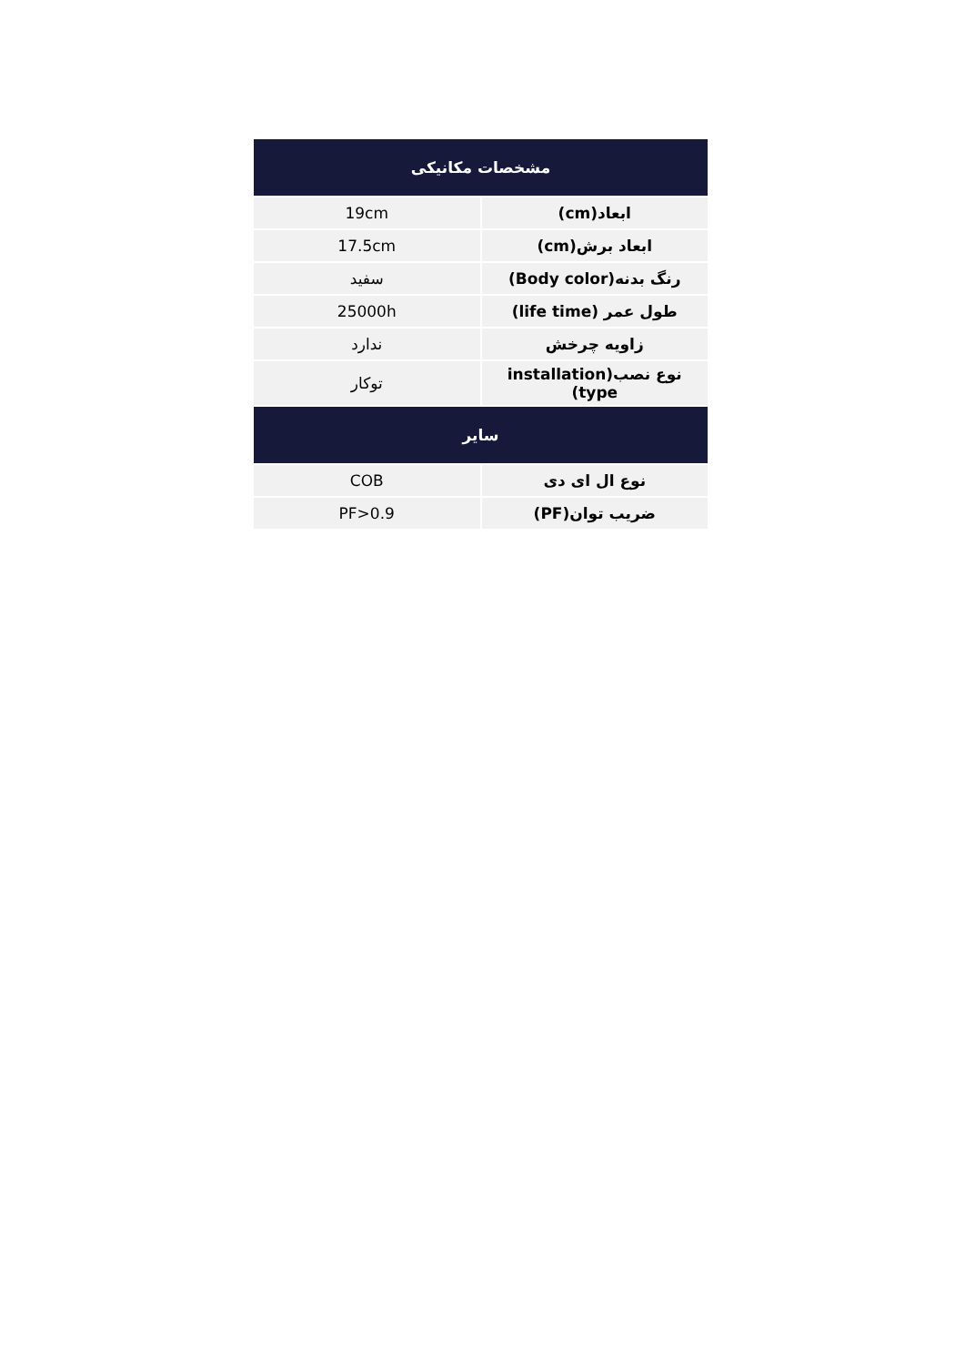| مشخصات مکانیکی | |
| --- | --- |
| ابعاد(cm) | 19cm |
| ابعاد برش(cm) | 17.5cm |
| رنگ بدنه(Body color) | سفید |
| طول عمر (life time) | 25000h |
| زاویه چرخش | ندارد |
| نوع نصب(installation type) | توکار |
| سایر | |
| نوع ال ای دی | COB |
| ضریب توان(PF) | PF>0.9 |